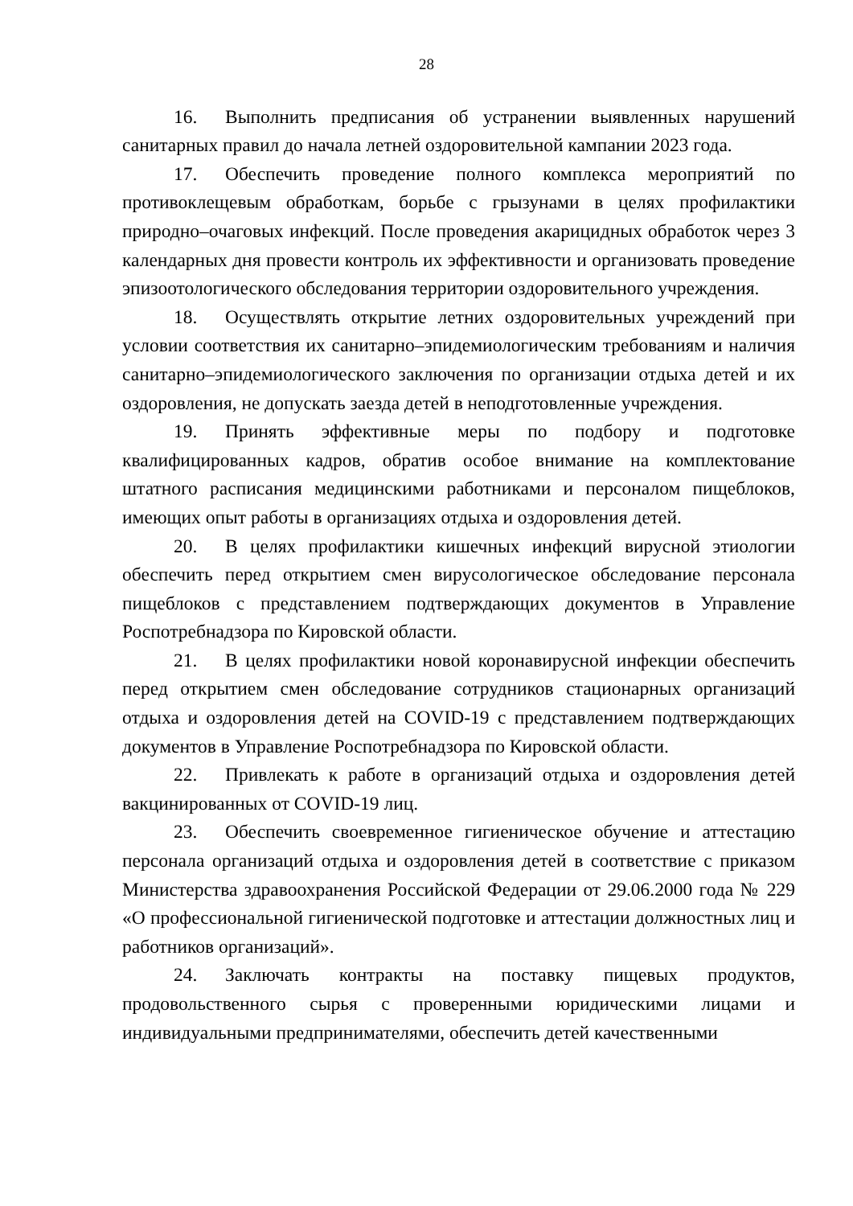28
16. Выполнить предписания об устранении выявленных нарушений санитарных правил до начала летней оздоровительной кампании 2023 года.
17. Обеспечить проведение полного комплекса мероприятий по противоклещевым обработкам, борьбе с грызунами в целях профилактики природно–очаговых инфекций. После проведения акарицидных обработок через 3 календарных дня провести контроль их эффективности и организовать проведение эпизоотологического обследования территории оздоровительного учреждения.
18. Осуществлять открытие летних оздоровительных учреждений при условии соответствия их санитарно–эпидемиологическим требованиям и наличия санитарно–эпидемиологического заключения по организации отдыха детей и их оздоровления, не допускать заезда детей в неподготовленные учреждения.
19. Принять эффективные меры по подбору и подготовке квалифицированных кадров, обратив особое внимание на комплектование штатного расписания медицинскими работниками и персоналом пищеблоков, имеющих опыт работы в организациях отдыха и оздоровления детей.
20. В целях профилактики кишечных инфекций вирусной этиологии обеспечить перед открытием смен вирусологическое обследование персонала пищеблоков с представлением подтверждающих документов в Управление Роспотребнадзора по Кировской области.
21. В целях профилактики новой коронавирусной инфекции обеспечить перед открытием смен обследование сотрудников стационарных организаций отдыха и оздоровления детей на COVID-19 с представлением подтверждающих документов в Управление Роспотребнадзора по Кировской области.
22. Привлекать к работе в организаций отдыха и оздоровления детей вакцинированных от COVID-19 лиц.
23. Обеспечить своевременное гигиеническое обучение и аттестацию персонала организаций отдыха и оздоровления детей в соответствие с приказом Министерства здравоохранения Российской Федерации от 29.06.2000 года № 229 «О профессиональной гигиенической подготовке и аттестации должностных лиц и работников организаций».
24. Заключать контракты на поставку пищевых продуктов, продовольственного сырья с проверенными юридическими лицами и индивидуальными предпринимателями, обеспечить детей качественными